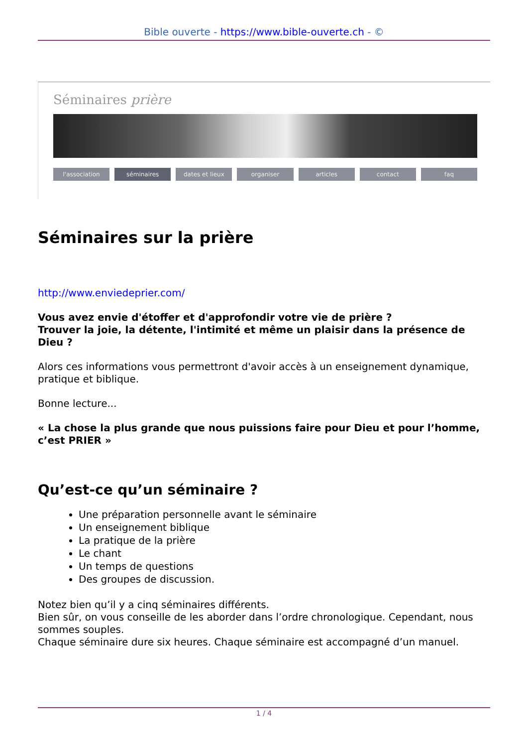Bible ouverte - https://www.bible-ouverte.ch - ©
Séminaires prière
l'association séminaires dates et lieux organiser articles contact faq
Séminaires sur la prière
http://www.enviedeprier.com/
Vous avez envie d'étoffer et d'approfondir votre vie de prière ?
Trouver la joie, la détente, l'intimité et même un plaisir dans la présence de Dieu ?
Alors ces informations vous permettront d'avoir accès à un enseignement dynamique, pratique et biblique.
Bonne lecture...
« La chose la plus grande que nous puissions faire pour Dieu et pour l’homme, c’est PRIER »
Qu’est-ce qu’un séminaire ?
Une préparation personnelle avant le séminaire
Un enseignement biblique
La pratique de la prière
Le chant
Un temps de questions
Des groupes de discussion.
Notez bien qu’il y a cinq séminaires différents.
Bien sûr, on vous conseille de les aborder dans l’ordre chronologique. Cependant, nous sommes souples.
Chaque séminaire dure six heures. Chaque séminaire est accompagné d’un manuel.
1 / 4